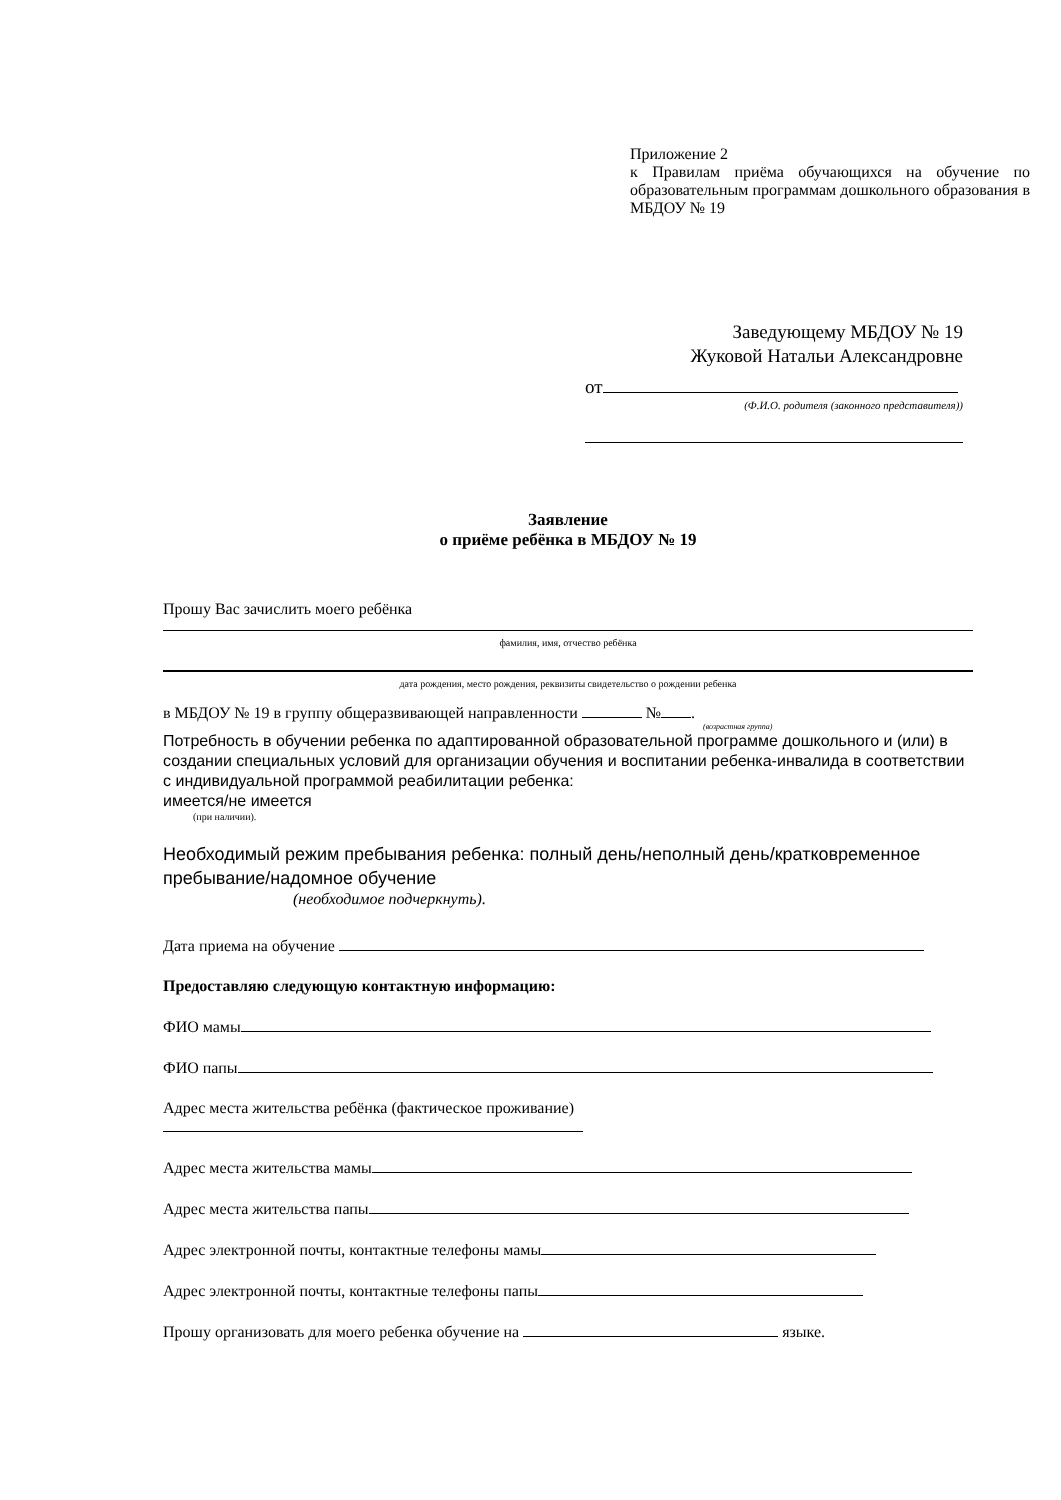Приложение 2
к Правилам приёма обучающихся на обучение по образовательным программам дошкольного образования в МБДОУ № 19
Заведующему МБДОУ № 19
Жуковой Натальи Александровне
от
(Ф.И.О. родителя (законного представителя))
Заявление
о приёме ребёнка в МБДОУ № 19
Прошу Вас зачислить моего ребёнка
фамилия, имя, отчество ребёнка
дата рождения, место рождения, реквизиты свидетельство о рождении ребенка
в МБДОУ № 19 в группу общеразвивающей направленности № .
(возрастная группа)
Потребность в обучении ребенка по адаптированной образовательной программе дошкольного и (или) в создании специальных условий для организации обучения и воспитании ребенка-инвалида в соответствии с индивидуальной программой реабилитации ребенка:
имеется/не имеется
(при наличии).
Необходимый режим пребывания ребенка: полный день/неполный день/кратковременное пребывание/надомное обучение
(необходимое подчеркнуть).
Дата приема на обучение
Предоставляю следующую контактную информацию:
ФИО мамы
ФИО папы
Адрес места жительства ребёнка (фактическое проживание)
Адрес места жительства мамы
Адрес места жительства папы
Адрес электронной почты, контактные телефоны мамы
Адрес электронной почты, контактные телефоны папы
Прошу организовать для моего ребенка обучение на языке.